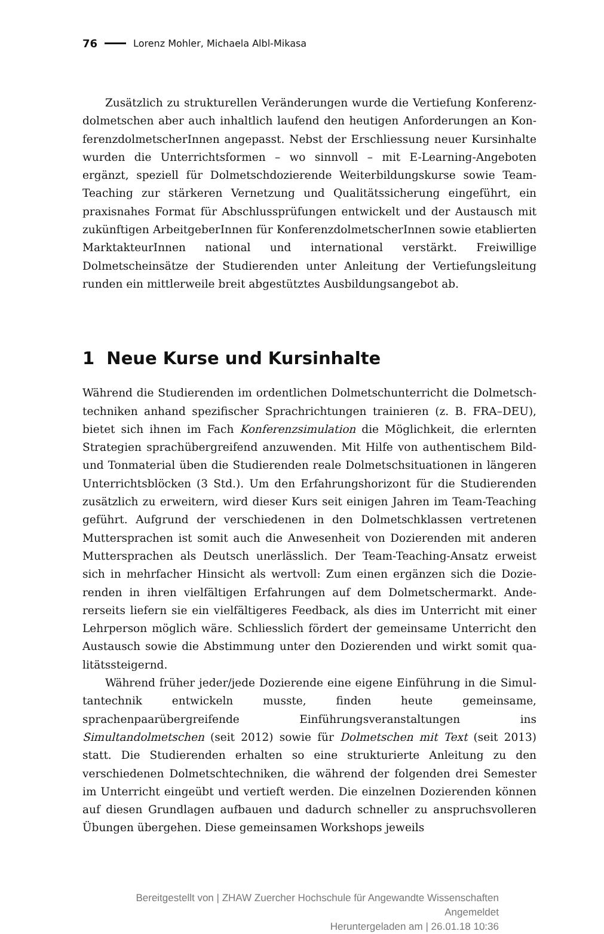76 Lorenz Mohler, Michaela Albl-Mikasa
Zusätzlich zu strukturellen Veränderungen wurde die Vertiefung Konferenz­dolmetschen aber auch inhaltlich laufend den heutigen Anforderungen an Kon­ferenzdolmetscherInnen angepasst. Nebst der Erschliessung neuer Kursinhalte wurden die Unterrichtsformen – wo sinnvoll – mit E-Learning-Angeboten ergänzt, speziell für Dolmetschdozierende Weiterbildungskurse sowie Team-Teaching zur stärkeren Vernetzung und Qualitätssicherung eingeführt, ein praxisnahes Format für Abschlussprüfungen entwickelt und der Austausch mit zukünftigen ArbeitgeberInnen für KonferenzdolmetscherInnen sowie etablierten Marktakteur­Innen national und international verstärkt. Freiwillige Dolmetscheinsätze der Studierenden unter Anleitung der Vertiefungsleitung runden ein mittlerweile breit abgestütztes Ausbildungsangebot ab.
1 Neue Kurse und Kursinhalte
Während die Studierenden im ordentlichen Dolmetschunterricht die Dolmetsch­techniken anhand spezifischer Sprachrichtungen trainieren (z. B. FRA–DEU), bietet sich ihnen im Fach Konferenzsimulation die Möglichkeit, die erlernten Strategien sprachübergreifend anzuwenden. Mit Hilfe von authentischem Bild- und Tonmaterial üben die Studierenden reale Dolmetschsituationen in längeren Unterrichtsblöcken (3 Std.). Um den Erfahrungshorizont für die Studierenden zusätzlich zu erweitern, wird dieser Kurs seit einigen Jahren im Team-Teaching geführt. Aufgrund der verschiedenen in den Dolmetschklassen vertretenen Muttersprachen ist somit auch die Anwesenheit von Dozierenden mit anderen Muttersprachen als Deutsch unerlässlich. Der Team-Teaching-Ansatz erweist sich in mehrfacher Hinsicht als wertvoll: Zum einen ergänzen sich die Dozie­renden in ihren vielfältigen Erfahrungen auf dem Dolmetschermarkt. Ande­rerseits liefern sie ein vielfältigeres Feedback, als dies im Unterricht mit einer Lehrperson möglich wäre. Schliesslich fördert der gemeinsame Unterricht den Austausch sowie die Abstimmung unter den Dozierenden und wirkt somit qua­litätssteigernd.
Während früher jeder/jede Dozierende eine eigene Einführung in die Simul­tantechnik entwickeln musste, finden heute gemeinsame, sprachenpaarübergrei­fende Einführungsveranstaltungen ins Simultandolmetschen (seit 2012) sowie für Dolmetschen mit Text (seit 2013) statt. Die Studierenden erhalten so eine struktu­rierte Anleitung zu den verschiedenen Dolmetschtechniken, die während der fol­genden drei Semester im Unterricht eingeübt und vertieft werden. Die einzelnen Dozierenden können auf diesen Grundlagen aufbauen und dadurch schneller zu anspruchsvolleren Übungen übergehen. Diese gemeinsamen Workshops jeweils
Bereitgestellt von | ZHAW Zuercher Hochschule für Angewandte Wissenschaften
Angemeldet
Heruntergeladen am | 26.01.18 10:36